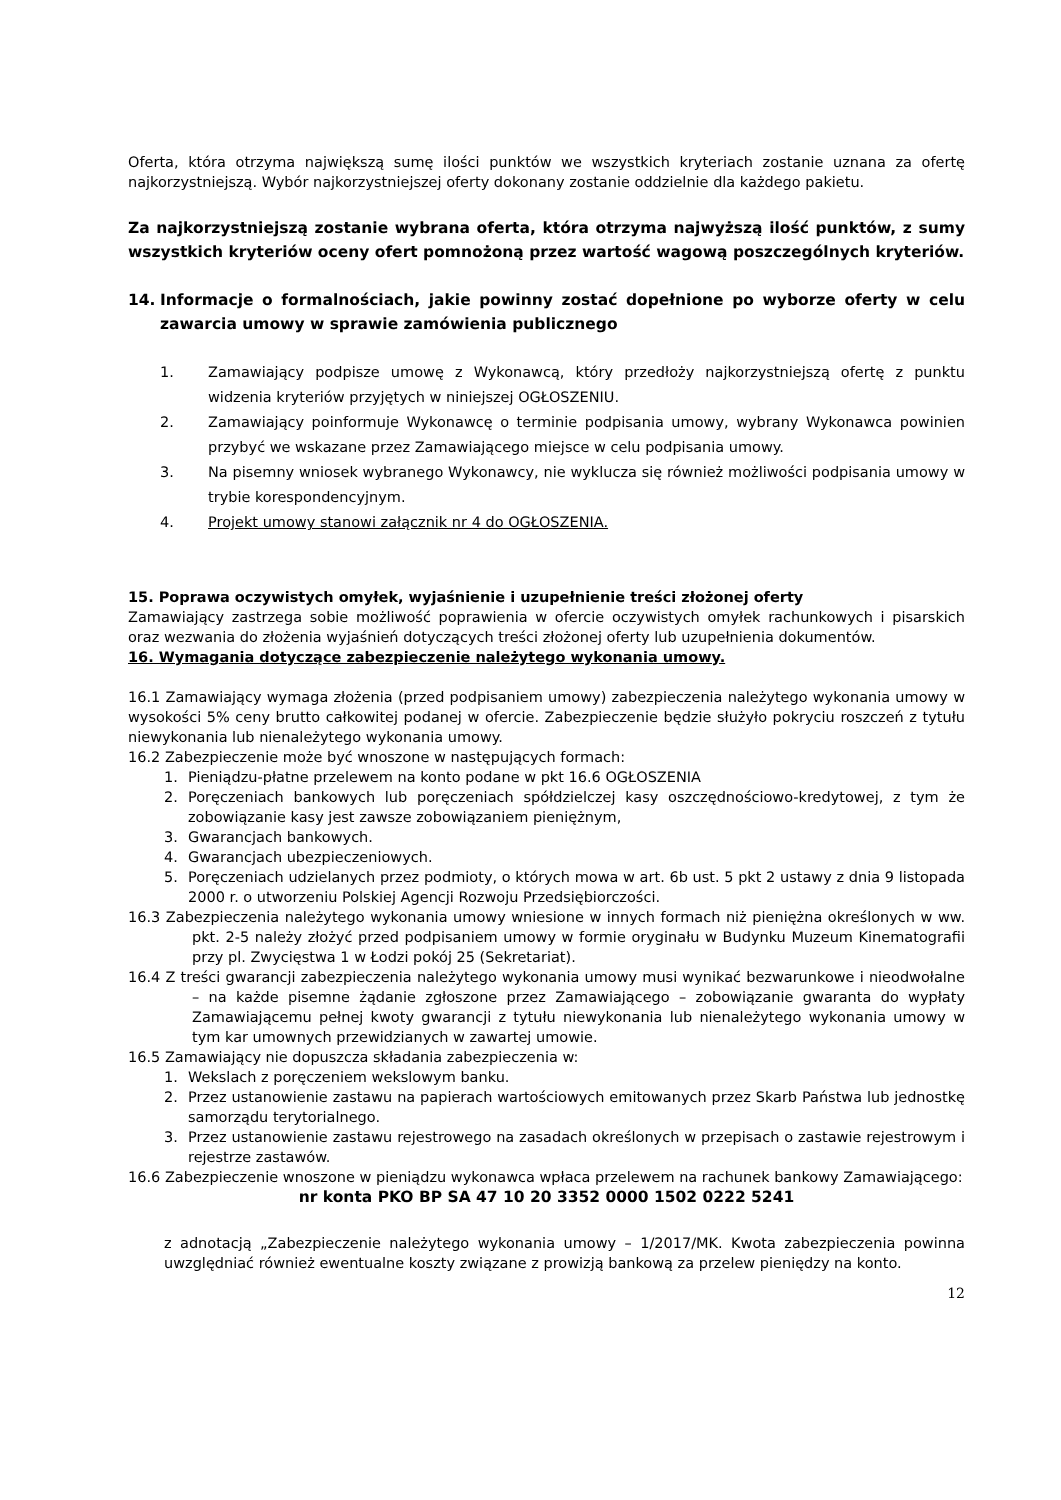Oferta, która otrzyma największą sumę ilości punktów we wszystkich kryteriach zostanie uznana za ofertę najkorzystniejszą. Wybór najkorzystniejszej oferty dokonany zostanie oddzielnie dla każdego pakietu.
Za najkorzystniejszą zostanie wybrana oferta, która otrzyma najwyższą ilość punktów, z sumy wszystkich kryteriów oceny ofert pomnożoną przez wartość wagową poszczególnych kryteriów.
14. Informacje o formalnościach, jakie powinny zostać dopełnione po wyborze oferty w celu zawarcia umowy w sprawie zamówienia publicznego
1. Zamawiający podpisze umowę z Wykonawcą, który przedłoży najkorzystniejszą ofertę z punktu widzenia kryteriów przyjętych w niniejszej OGŁOSZENIU.
2. Zamawiający poinformuje Wykonawcę o terminie podpisania umowy, wybrany Wykonawca powinien przybyć we wskazane przez Zamawiającego miejsce w celu podpisania umowy.
3. Na pisemny wniosek wybranego Wykonawcy, nie wyklucza się również możliwości podpisania umowy w trybie korespondencyjnym.
4. Projekt umowy stanowi załącznik nr 4 do OGŁOSZENIA.
15. Poprawa oczywistych omyłek, wyjaśnienie i uzupełnienie treści złożonej oferty
Zamawiający zastrzega sobie możliwość poprawienia w ofercie oczywistych omyłek rachunkowych i pisarskich oraz wezwania do złożenia wyjaśnień dotyczących treści złożonej oferty lub uzupełnienia dokumentów.
16. Wymagania dotyczące zabezpieczenie należytego wykonania umowy.
16.1 Zamawiający wymaga złożenia (przed podpisaniem umowy) zabezpieczenia należytego wykonania umowy w wysokości 5% ceny brutto całkowitej podanej w ofercie. Zabezpieczenie będzie służyło pokryciu roszczeń z tytułu niewykonania lub nienależytego wykonania umowy.
16.2 Zabezpieczenie może być wnoszone w następujących formach:
1. Pieniądzu-płatne przelewem na konto podane w pkt 16.6 OGŁOSZENIA
2. Poręczeniach bankowych lub poręczeniach spółdzielczej kasy oszczędnościowo-kredytowej, z tym że zobowiązanie kasy jest zawsze zobowiązaniem pieniężnym,
3. Gwarancjach bankowych.
4. Gwarancjach ubezpieczeniowych.
5. Poręczeniach udzielanych przez podmioty, o których mowa w art. 6b ust. 5 pkt 2 ustawy z dnia 9 listopada 2000 r. o utworzeniu Polskiej Agencji Rozwoju Przedsiębiorczości.
16.3 Zabezpieczenia należytego wykonania umowy wniesione w innych formach niż pieniężna określonych w ww. pkt. 2-5 należy złożyć przed podpisaniem umowy w formie oryginału w Budynku Muzeum Kinematografii przy pl. Zwycięstwa 1 w Łodzi pokój 25 (Sekretariat).
16.4 Z treści gwarancji zabezpieczenia należytego wykonania umowy musi wynikać bezwarunkowe i nieodwołalne – na każde pisemne żądanie zgłoszone przez Zamawiającego – zobowiązanie gwaranta do wypłaty Zamawiającemu pełnej kwoty gwarancji z tytułu niewykonania lub nienależytego wykonania umowy w tym kar umownych przewidzianych w zawartej umowie.
16.5 Zamawiający nie dopuszcza składania zabezpieczenia w:
1. Wekslach z poręczeniem wekslowym banku.
2. Przez ustanowienie zastawu na papierach wartościowych emitowanych przez Skarb Państwa lub jednostkę samorządu terytorialnego.
3. Przez ustanowienie zastawu rejestrowego na zasadach określonych w przepisach o zastawie rejestrowym i rejestrze zastawów.
16.6 Zabezpieczenie wnoszone w pieniądzu wykonawca wpłaca przelewem na rachunek bankowy Zamawiającego:
nr konta PKO BP SA 47 10 20 3352 0000 1502 0222 5241
z adnotacją „Zabezpieczenie należytego wykonania umowy – 1/2017/MK. Kwota zabezpieczenia powinna uwzględniać również ewentualne koszty związane z prowizją bankową za przelew pieniędzy na konto.
12